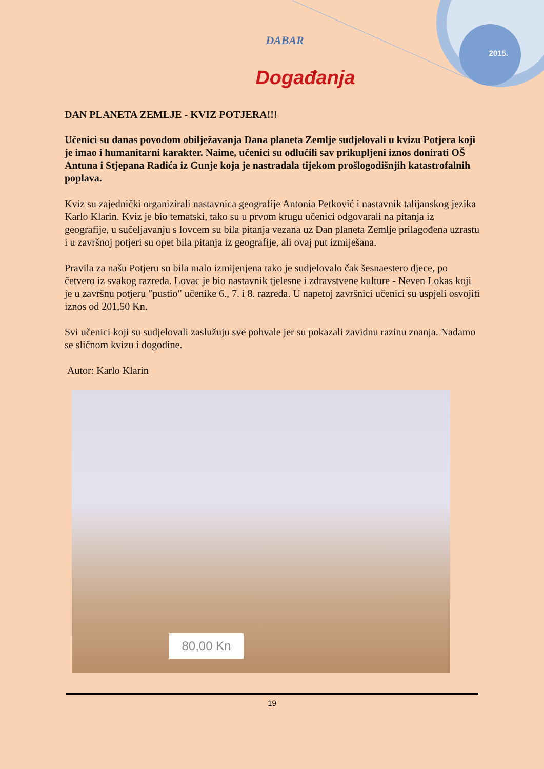2015.
DABAR
Događanja
DAN PLANETA ZEMLJE - KVIZ POTJERA!!!
Učenici su danas povodom obilježavanja Dana planeta Zemlje sudjelovali u kvizu Potjera koji je imao i humanitarni karakter. Naime, učenici su odlučili sav prikupljeni iznos donirati OŠ Antuna i Stjepana Radića iz Gunje koja je nastradala tijekom prošlogodišnjih katastrofalnih poplava.
Kviz su zajednički organizirali nastavnica geografije Antonia Petković i nastavnik talijanskog jezika Karlo Klarin. Kviz je bio tematski, tako su u prvom krugu učenici odgovarali na pitanja iz geografije, u sučeljavanju s lovcem su bila pitanja vezana uz Dan planeta Zemlje prilagođena uzrastu i u završnoj potjeri su opet bila pitanja iz geografije, ali ovaj put izmiješana.
Pravila za našu Potjeru su bila malo izmijenjena tako je sudjelovalo čak šesnaestero djece, po četvero iz svakog razreda. Lovac je bio nastavnik tjelesne i zdravstvene kulture - Neven Lokas koji je u završnu potjeru ″pustio″ učenike 6., 7. i 8. razreda. U napetoj završnici učenici su uspjeli osvojiti iznos od 201,50 Kn.
Svi učenici koji su sudjelovali zaslužuju sve pohvale jer su pokazali zavidnu razinu znanja. Nadamo se sličnom kvizu i dogodine.
Autor: Karlo Klarin
80,00 Kn
19